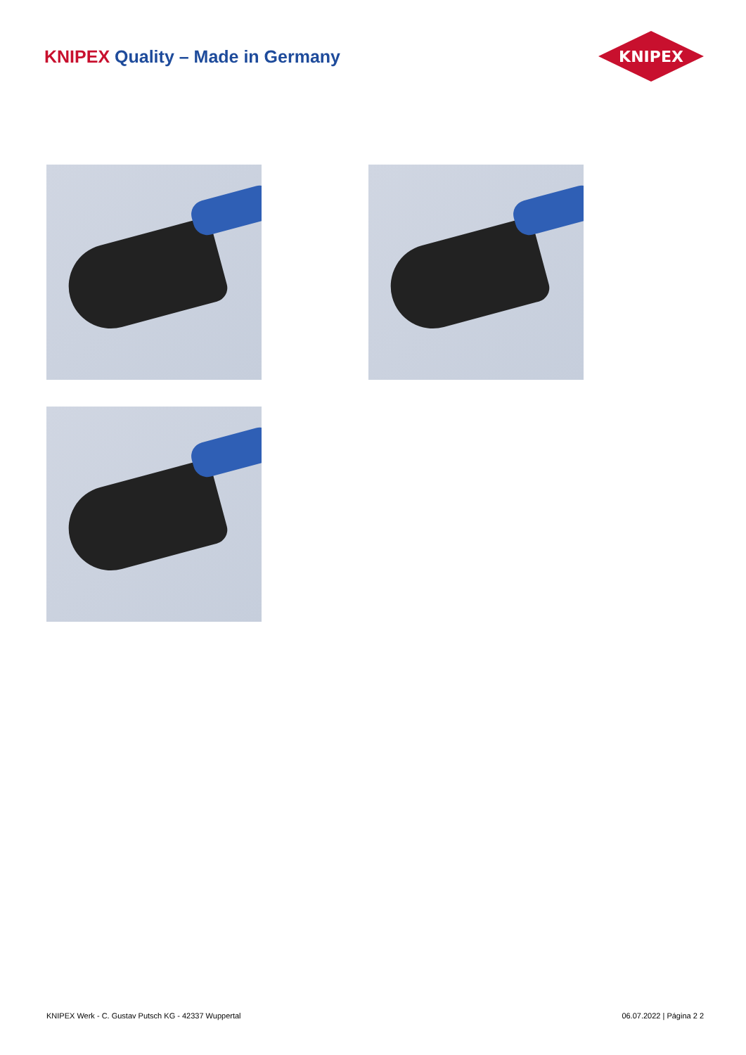KNIPEX Quality – Made in Germany
KNIPEX
KNIPEX Werk - C. Gustav Putsch KG - 42337 Wuppertal 06.07.2022 | Página 2 2